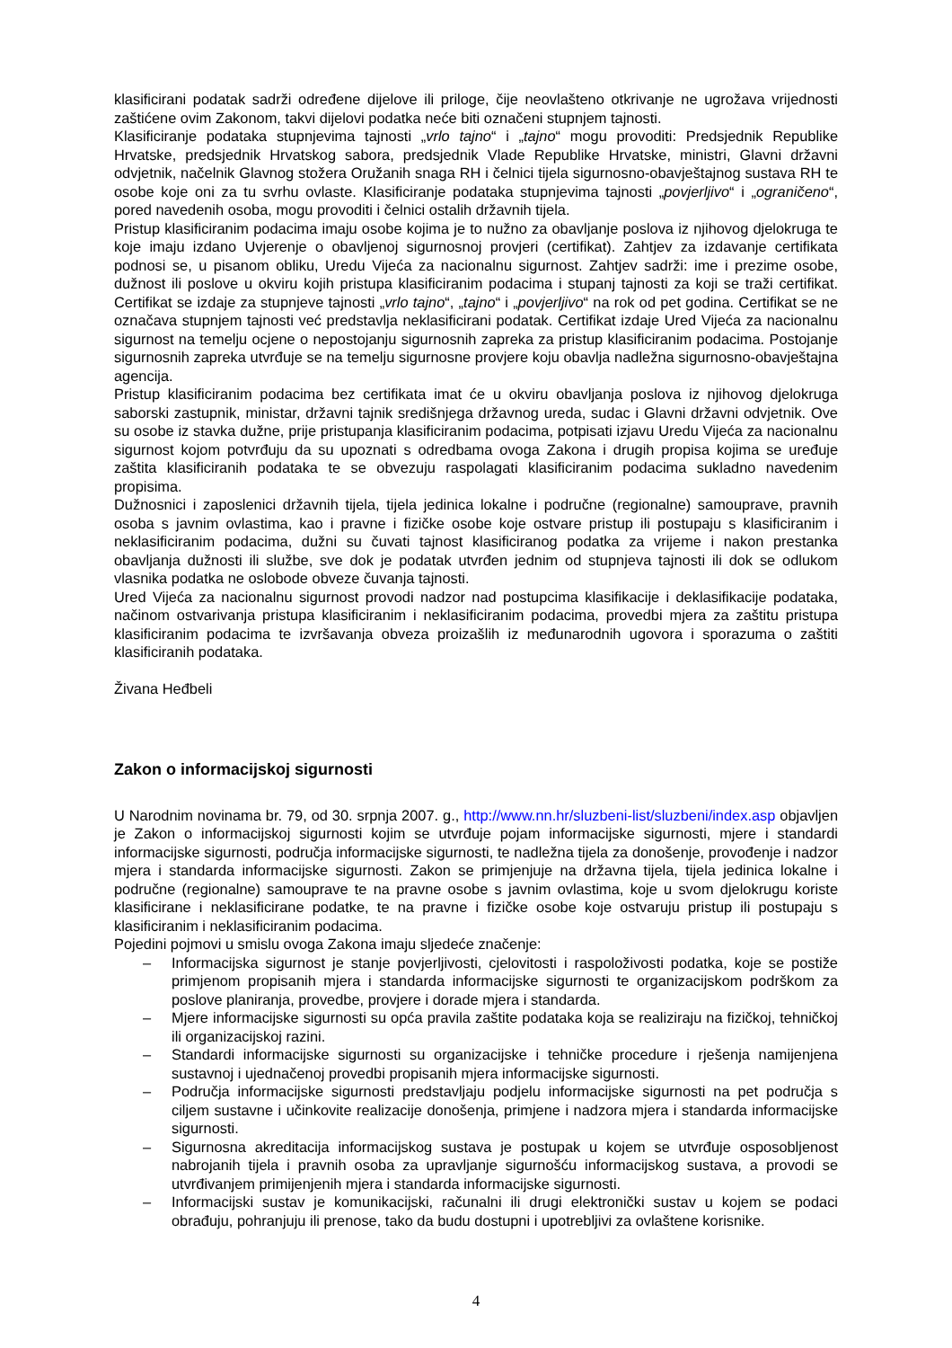klasificirani podatak sadrži određene dijelove ili priloge, čije neovlašteno otkrivanje ne ugrožava vrijednosti zaštićene ovim Zakonom, takvi dijelovi podatka neće biti označeni stupnjem tajnosti.
Klasificiranje podataka stupnjevima tajnosti „vrlo tajno“ i „tajno“ mogu provoditi: Predsjednik Republike Hrvatske, predsjednik Hrvatskog sabora, predsjednik Vlade Republike Hrvatske, ministri, Glavni državni odvjetnik, načelnik Glavnog stožera Oružanih snaga RH i čelnici tijela sigurnosno-obavještajnog sustava RH te osobe koje oni za tu svrhu ovlaste. Klasificiranje podataka stupnjevima tajnosti „povjerljivo“ i „ograničeno“, pored navedenih osoba, mogu provoditi i čelnici ostalih državnih tijela.
Pristup klasificiranim podacima imaju osobe kojima je to nužno za obavljanje poslova iz njihovog djelokruga te koje imaju izdano Uvjerenje o obavljenoj sigurnosnoj provjeri (certifikat). Zahtjev za izdavanje certifikata podnosi se, u pisanom obliku, Uredu Vijeća za nacionalnu sigurnost. Zahtjev sadrži: ime i prezime osobe, dužnost ili poslove u okviru kojih pristupa klasificiranim podacima i stupanj tajnosti za koji se traži certifikat. Certifikat se izdaje za stupnjeve tajnosti „vrlo tajno“, „tajno“ i „povjerljivo“ na rok od pet godina. Certifikat se ne označava stupnjem tajnosti već predstavlja neklasificirani podatak. Certifikat izdaje Ured Vijeća za nacionalnu sigurnost na temelju ocjene o nepostojanju sigurnosnih zapreka za pristup klasificiranim podacima. Postojanje sigurnosnih zapreka utvrđuje se na temelju sigurnosne provjere koju obavlja nadležna sigurnosno-obavještajna agencija.
Pristup klasificiranim podacima bez certifikata imat će u okviru obavljanja poslova iz njihovog djelokruga saborski zastupnik, ministar, državni tajnik središnjega državnog ureda, sudac i Glavni državni odvjetnik. Ove su osobe iz stavka dužne, prije pristupanja klasificiranim podacima, potpisati izjavu Uredu Vijeća za nacionalnu sigurnost kojom potvrđuju da su upoznati s odredbama ovoga Zakona i drugih propisa kojima se uređuje zaštita klasificiranih podataka te se obvezuju raspolagati klasificiranim podacima sukladno navedenim propisima.
Dužnosnici i zaposlenici državnih tijela, tijela jedinica lokalne i područne (regionalne) samouprave, pravnih osoba s javnim ovlastima, kao i pravne i fizičke osobe koje ostvare pristup ili postupaju s klasificiranim i neklasificiranim podacima, dužni su čuvati tajnost klasificiranog podatka za vrijeme i nakon prestanka obavljanja dužnosti ili službe, sve dok je podatak utvrđen jednim od stupnjeva tajnosti ili dok se odlukom vlasnika podatka ne oslobode obveze čuvanja tajnosti.
Ured Vijeća za nacionalnu sigurnost provodi nadzor nad postupcima klasifikacije i deklasifikacije podataka, načinom ostvarivanja pristupa klasificiranim i neklasificiranim podacima, provedbi mjera za zaštitu pristupa klasificiranim podacima te izvršavanja obveza proizašlih iz međunarodnih ugovora i sporazuma o zaštiti klasificiranih podataka.
Živana Heđbeli
Zakon o informacijskoj sigurnosti
U Narodnim novinama br. 79, od 30. srpnja 2007. g., http://www.nn.hr/sluzbeni-list/sluzbeni/index.asp objavljen je Zakon o informacijskoj sigurnosti kojim se utvrđuje pojam informacijske sigurnosti, mjere i standardi informacijske sigurnosti, područja informacijske sigurnosti, te nadležna tijela za donošenje, provođenje i nadzor mjera i standarda informacijske sigurnosti. Zakon se primjenjuje na državna tijela, tijela jedinica lokalne i područne (regionalne) samouprave te na pravne osobe s javnim ovlastima, koje u svom djelokrugu koriste klasificirane i neklasificirane podatke, te na pravne i fizičke osobe koje ostvaruju pristup ili postupaju s klasificiranim i neklasificiranim podacima.
Pojedini pojmovi u smislu ovoga Zakona imaju sljedeće značenje:
– Informacijska sigurnost je stanje povjerljivosti, cjelovitosti i raspoloživosti podatka, koje se postiže primjenom propisanih mjera i standarda informacijske sigurnosti te organizacijskom podrškom za poslove planiranja, provedbe, provjere i dorade mjera i standarda.
– Mjere informacijske sigurnosti su opća pravila zaštite podataka koja se realiziraju na fizičkoj, tehničkoj ili organizacijskoj razini.
– Standardi informacijske sigurnosti su organizacijske i tehničke procedure i rješenja namijenjena sustavnoj i ujednačenoj provedbi propisanih mjera informacijske sigurnosti.
– Područja informacijske sigurnosti predstavljaju podjelu informacijske sigurnosti na pet područja s ciljem sustavne i učinkovite realizacije donošenja, primjene i nadzora mjera i standarda informacijske sigurnosti.
– Sigurnosna akreditacija informacijskog sustava je postupak u kojem se utvrđuje osposobljenost nabrojanih tijela i pravnih osoba za upravljanje sigurnošću informacijskog sustava, a provodi se utvrđivanjem primijenjenih mjera i standarda informacijske sigurnosti.
– Informacijski sustav je komunikacijski, računalni ili drugi elektronički sustav u kojem se podaci obrađuju, pohranjuju ili prenose, tako da budu dostupni i upotrebljivi za ovlaštene korisnike.
4